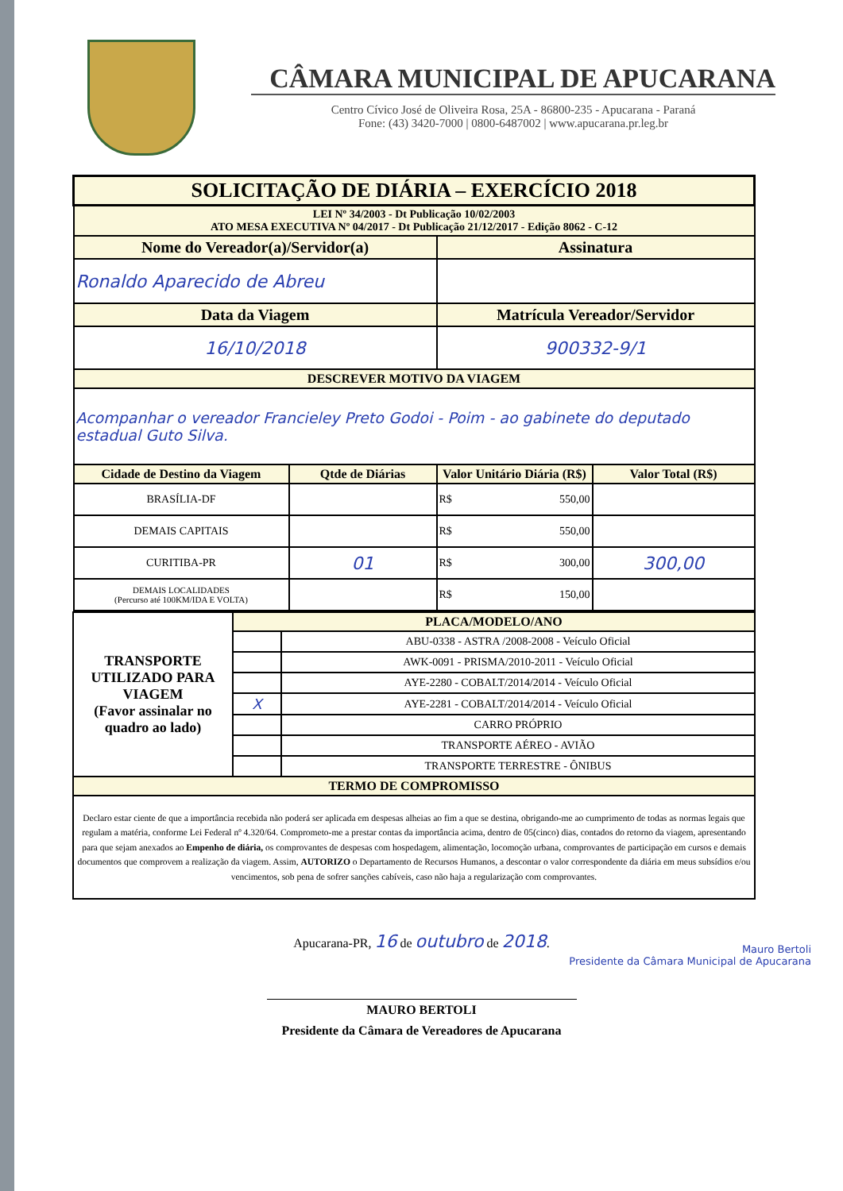CÂMARA MUNICIPAL DE APUCARANA
Centro Cívico José de Oliveira Rosa, 25A - 86800-235 - Apucarana - Paraná
Fone: (43) 3420-7000 | 0800-6487002 | www.apucarana.pr.leg.br
| SOLICITAÇÃO DE DIÁRIA – EXERCÍCIO 2018 | | | |
| LEI Nº 34/2003 - Dt Publicação 10/02/2003 ATO MESA EXECUTIVA Nº 04/2017 - Dt Publicação 21/12/2017 - Edição 8062 - C-12 | | | |
| Nome do Vereador(a)/Servidor(a) | | Assinatura | |
| Ronaldo Aparecido de Abreu | | | |
| Data da Viagem | | Matrícula Vereador/Servidor | |
| 16/10/2018 | | 900332-9/1 | |
| DESCREVER MOTIVO DA VIAGEM | | | |
| Acompanhar o vereador Francieley Preto Godoi - Poim - ao gabinete do deputado estadual Guto Silva. | | | |
| Cidade de Destino da Viagem | Qtde de Diárias | Valor Unitário Diária (R$) | Valor Total (R$) |
| BRASÍLIA-DF | | R$ 550,00 | |
| DEMAIS CAPITAIS | | R$ 550,00 | |
| CURITIBA-PR | 01 | R$ 300,00 | 300,00 |
| DEMAIS LOCALIDADES (Percurso até 100KM/IDA E VOLTA) | | R$ 150,00 | |
| TRANSPORTE UTILIZADO PARA VIAGEM (Favor assinalar no quadro ao lado) | PLACA/MODELO/ANO | |
| | | ABU-0338 - ASTRA /2008-2008 - Veículo Oficial |
| | | AWK-0091 - PRISMA/2010-2011 - Veículo Oficial |
| | | AYE-2280 - COBALT/2014/2014 - Veículo Oficial |
| | X | AYE-2281 - COBALT/2014/2014 - Veículo Oficial |
| | | CARRO PRÓPRIO |
| | | TRANSPORTE AÉREO - AVIÃO |
| | | TRANSPORTE TERRESTRE - ÔNIBUS |
| TERMO DE COMPROMISSO | | |
| Declaro estar ciente de que a importância recebida não poderá ser aplicada em despesas alheias ao fim a que se destina, obrigando-me ao cumprimento de todas as normas legais que regulam a matéria, conforme Lei Federal nº 4.320/64. Comprometo-me a prestar contas da importância acima, dentro de 05(cinco) dias, contados do retorno da viagem, apresentando para que sejam anexados ao Empenho de diária, os comprovantes de despesas com hospedagem, alimentação, locomoção urbana, comprovantes de participação em cursos e demais documentos que comprovem a realização da viagem. Assim, AUTORIZO o Departamento de Recursos Humanos, a descontar o valor correspondente da diária em meus subsídios e/ou vencimentos, sob pena de sofrer sanções cabíveis, caso não haja a regularização com comprovantes. | | |
Apucarana-PR, 16 de outubro de 2018.
Mauro Bertoli
Presidente da Câmara Municipal de Apucarana
MAURO BERTOLI
Presidente da Câmara de Vereadores de Apucarana